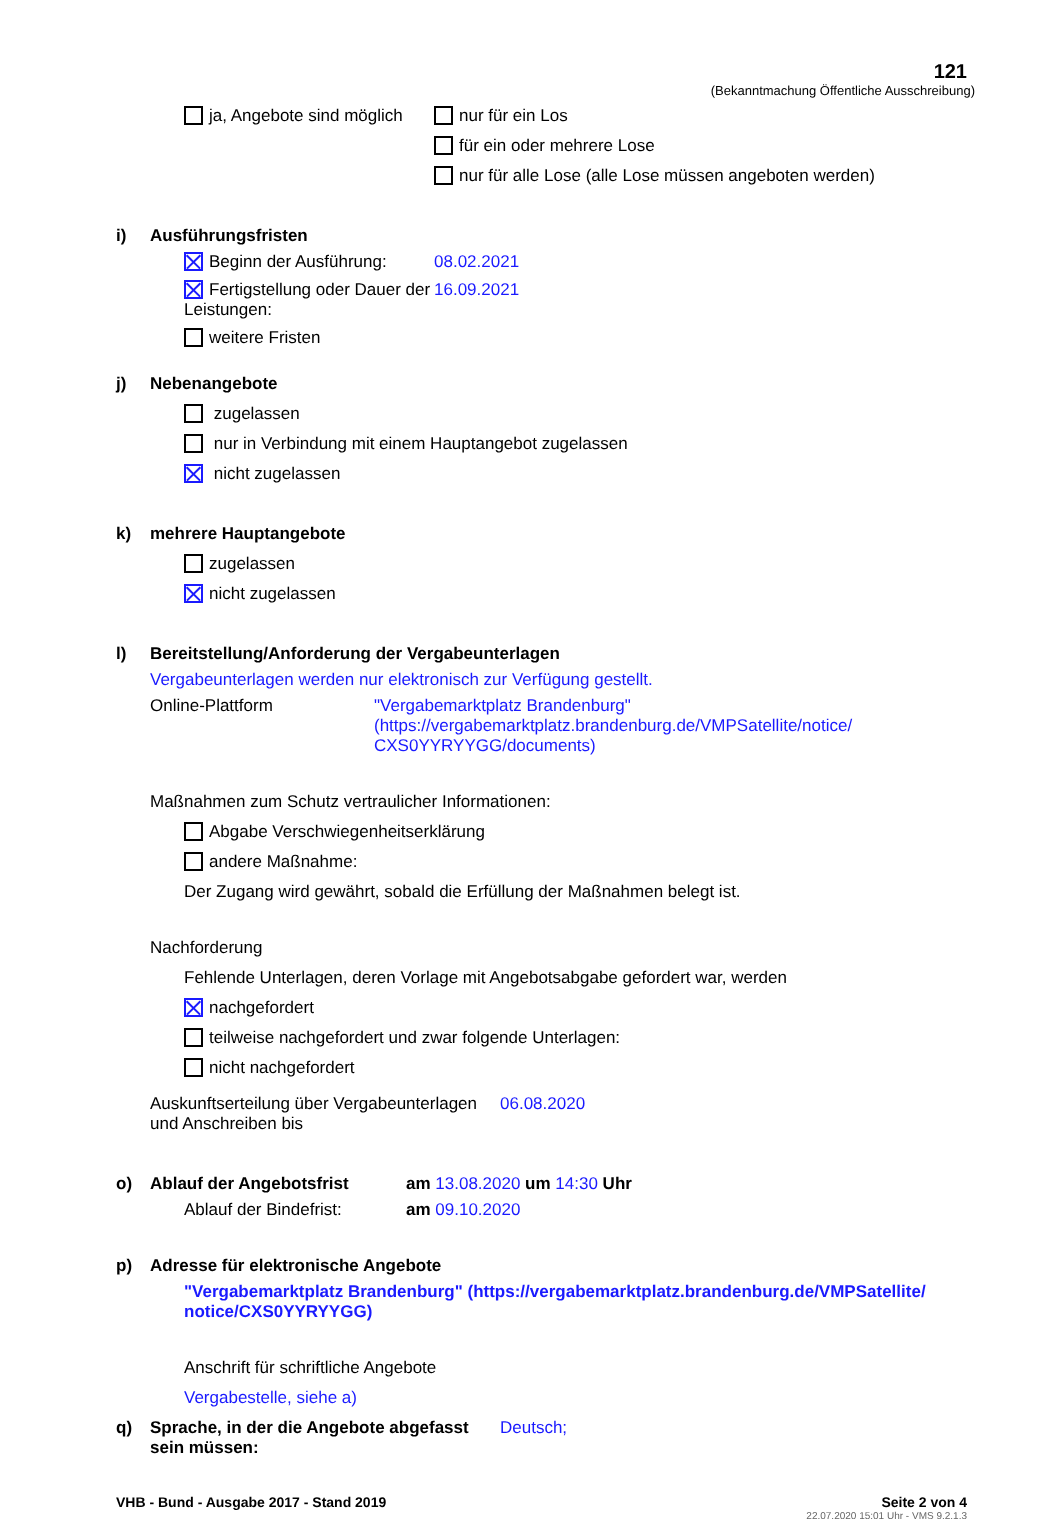121
(Bekanntmachung Öffentliche Ausschreibung)
ja, Angebote sind möglich
nur für ein Los
für ein oder mehrere Lose
nur für alle Lose (alle Lose müssen angeboten werden)
i) Ausführungsfristen
Beginn der Ausführung:
08.02.2021
Fertigstellung oder Dauer der Leistungen:
16.09.2021
weitere Fristen
j) Nebenangebote
zugelassen
nur in Verbindung mit einem Hauptangebot zugelassen
nicht zugelassen
k) mehrere Hauptangebote
zugelassen
nicht zugelassen
l) Bereitstellung/Anforderung der Vergabeunterlagen
Vergabeunterlagen werden nur elektronisch zur Verfügung gestellt.
Online-Plattform "Vergabemarktplatz Brandenburg"
(https://vergabemarktplatz.brandenburg.de/VMPSatellite/notice/
CXS0YYRYYGG/documents)
Maßnahmen zum Schutz vertraulicher Informationen:
Abgabe Verschwiegenheitserklärung
andere Maßnahme:
Der Zugang wird gewährt, sobald die Erfüllung der Maßnahmen belegt ist.
Nachforderung
Fehlende Unterlagen, deren Vorlage mit Angebotsabgabe gefordert war, werden
nachgefordert
teilweise nachgefordert und zwar folgende Unterlagen:
nicht nachgefordert
Auskunftserteilung über Vergabeunterlagen
und Anschreiben bis
06.08.2020
o) Ablauf der Angebotsfrist
am 13.08.2020 um 14:30 Uhr
Ablauf der Bindefrist:
am 09.10.2020
p) Adresse für elektronische Angebote
"Vergabemarktplatz Brandenburg" (https://vergabemarktplatz.brandenburg.de/VMPSatellite/
notice/CXS0YYRYYGG)
Anschrift für schriftliche Angebote
Vergabestelle, siehe a)
q) Sprache, in der die Angebote abgefasst sein müssen:
Deutsch;
VHB - Bund - Ausgabe 2017 - Stand 2019
Seite 2 von 4
22.07.2020 15:01 Uhr - VMS 9.2.1.3